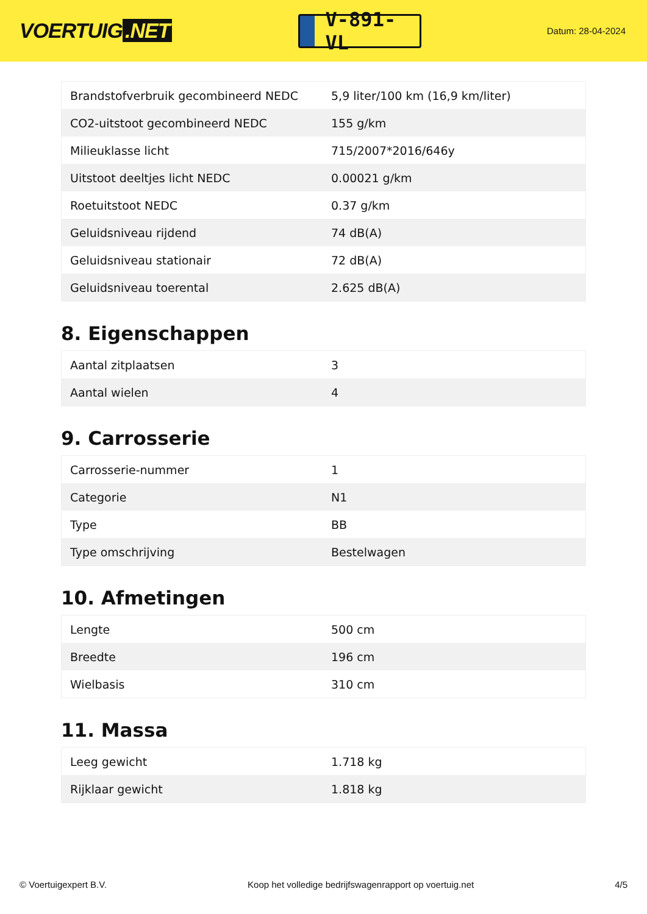VOERTUIG.NET
V-891-VL
Datum: 28-04-2024
| Brandstofverbruik gecombineerd NEDC | 5,9 liter/100 km (16,9 km/liter) |
| CO2-uitstoot gecombineerd NEDC | 155 g/km |
| Milieuklasse licht | 715/2007*2016/646y |
| Uitstoot deeltjes licht NEDC | 0.00021 g/km |
| Roetuitstoot NEDC | 0.37 g/km |
| Geluidsniveau rijdend | 74 dB(A) |
| Geluidsniveau stationair | 72 dB(A) |
| Geluidsniveau toerental | 2.625 dB(A) |
8. Eigenschappen
| Aantal zitplaatsen | 3 |
| Aantal wielen | 4 |
9. Carrosserie
| Carrosserie-nummer | 1 |
| Categorie | N1 |
| Type | BB |
| Type omschrijving | Bestelwagen |
10. Afmetingen
| Lengte | 500 cm |
| Breedte | 196 cm |
| Wielbasis | 310 cm |
11. Massa
| Leeg gewicht | 1.718 kg |
| Rijklaar gewicht | 1.818 kg |
© Voertuigexpert B.V. Koop het volledige bedrijfswagenrapport op voertuig.net 4/5